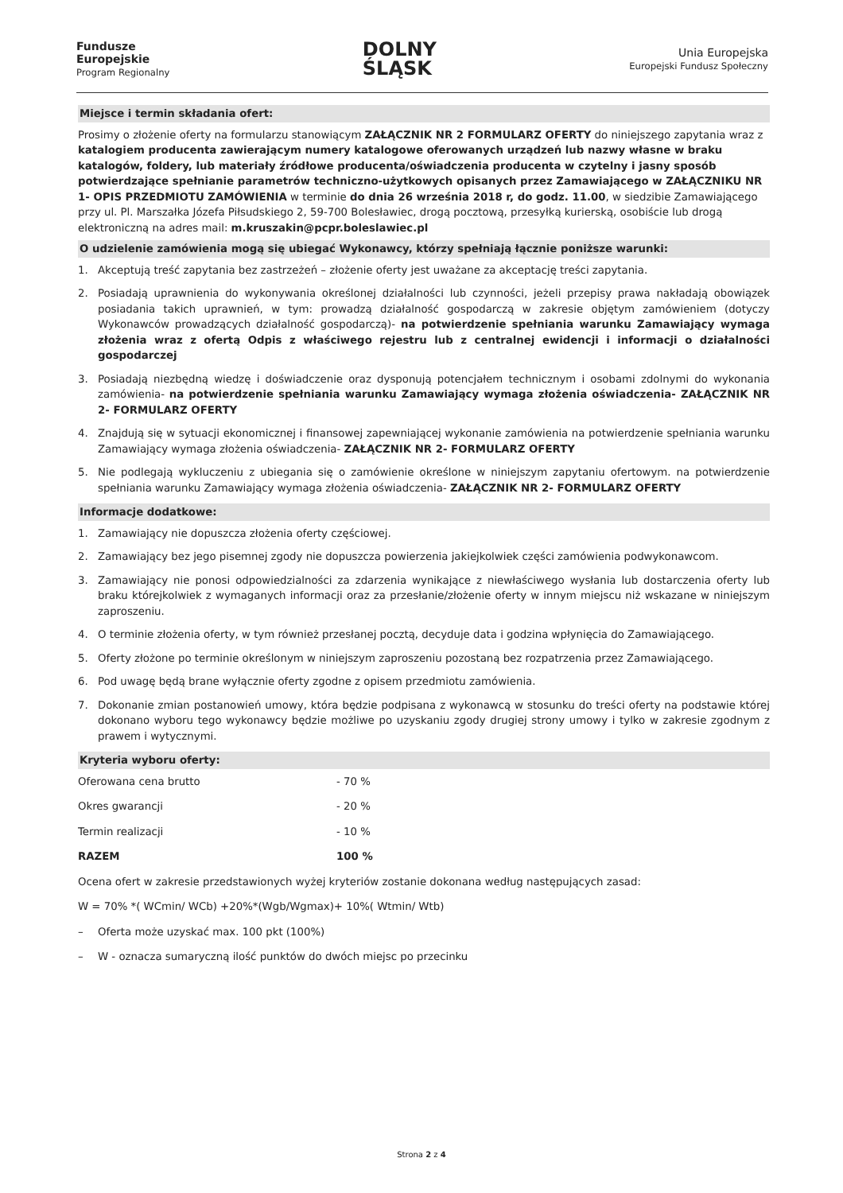Fundusze
Europejskie
Program Regionalny
DOLNY
ŚLĄSK
Unia Europejska
Europejski Fundusz Społeczny
Miejsce i termin składania ofert:
Prosimy o złożenie oferty na formularzu stanowiącym ZAŁĄCZNIK NR 2 FORMULARZ OFERTY do niniejszego zapytania wraz z katalogiem producenta zawierającym numery katalogowe oferowanych urządzeń lub nazwy własne w braku katalogów, foldery, lub materiały źródłowe producenta/oświadczenia producenta w czytelny i jasny sposób potwierdzające spełnianie parametrów techniczno-użytkowych opisanych przez Zamawiającego w ZAŁĄCZNIKU NR 1- OPIS PRZEDMIOTU ZAMÓWIENIA w terminie do dnia 26 września 2018 r, do godz. 11.00, w siedzibie Zamawiającego przy ul. Pl. Marszałka Józefa Piłsudskiego 2, 59-700 Bolesławiec, drogą pocztową, przesyłką kurierską, osobiście lub drogą elektroniczną na adres mail: m.kruszakin@pcpr.boleslawiec.pl
O udzielenie zamówienia mogą się ubiegać Wykonawcy, którzy spełniają łącznie poniższe warunki:
1. Akceptują treść zapytania bez zastrzeżeń – złożenie oferty jest uważane za akceptację treści zapytania.
2. Posiadają uprawnienia do wykonywania określonej działalności lub czynności, jeżeli przepisy prawa nakładają obowiązek posiadania takich uprawnień, w tym: prowadzą działalność gospodarczą w zakresie objętym zamówieniem (dotyczy Wykonawców prowadzących działalność gospodarczą)- na potwierdzenie spełniania warunku Zamawiający wymaga złożenia wraz z ofertą Odpis z właściwego rejestru lub z centralnej ewidencji i informacji o działalności gospodarczej
3. Posiadają niezbędną wiedzę i doświadczenie oraz dysponują potencjałem technicznym i osobami zdolnymi do wykonania zamówienia- na potwierdzenie spełniania warunku Zamawiający wymaga złożenia oświadczenia- ZAŁĄCZNIK NR 2- FORMULARZ OFERTY
4. Znajdują się w sytuacji ekonomicznej i finansowej zapewniającej wykonanie zamówienia na potwierdzenie spełniania warunku Zamawiający wymaga złożenia oświadczenia- ZAŁĄCZNIK NR 2- FORMULARZ OFERTY
5. Nie podlegają wykluczeniu z ubiegania się o zamówienie określone w niniejszym zapytaniu ofertowym. na potwierdzenie spełniania warunku Zamawiający wymaga złożenia oświadczenia- ZAŁĄCZNIK NR 2- FORMULARZ OFERTY
Informacje dodatkowe:
1. Zamawiający nie dopuszcza złożenia oferty częściowej.
2. Zamawiający bez jego pisemnej zgody nie dopuszcza powierzenia jakiejkolwiek części zamówienia podwykonawcom.
3. Zamawiający nie ponosi odpowiedzialności za zdarzenia wynikające z niewłaściwego wysłania lub dostarczenia oferty lub braku którejkolwiek z wymaganych informacji oraz za przesłanie/złożenie oferty w innym miejscu niż wskazane w niniejszym zaproszeniu.
4. O terminie złożenia oferty, w tym również przesłanej pocztą, decyduje data i godzina wpłynięcia do Zamawiającego.
5. Oferty złożone po terminie określonym w niniejszym zaproszeniu pozostaną bez rozpatrzenia przez Zamawiającego.
6. Pod uwagę będą brane wyłącznie oferty zgodne z opisem przedmiotu zamówienia.
7. Dokonanie zmian postanowień umowy, która będzie podpisana z wykonawcą w stosunku do treści oferty na podstawie której dokonano wyboru tego wykonawcy będzie możliwe po uzyskaniu zgody drugiej strony umowy i tylko w zakresie zgodnym z prawem i wytycznymi.
Kryteria wyboru oferty:
Oferowana cena brutto - 70 %
Okres gwarancji - 20 %
Termin realizacji - 10 %
RAZEM 100 %
Ocena ofert w zakresie przedstawionych wyżej kryteriów zostanie dokonana według następujących zasad:
W = 70% *( WCmin/ WCb) +20%*(Wgb/Wgmax)+ 10%( Wtmin/ Wtb)
– Oferta może uzyskać max. 100 pkt (100%)
– W - oznacza sumaryczną ilość punktów do dwóch miejsc po przecinku
Strona 2 z 4